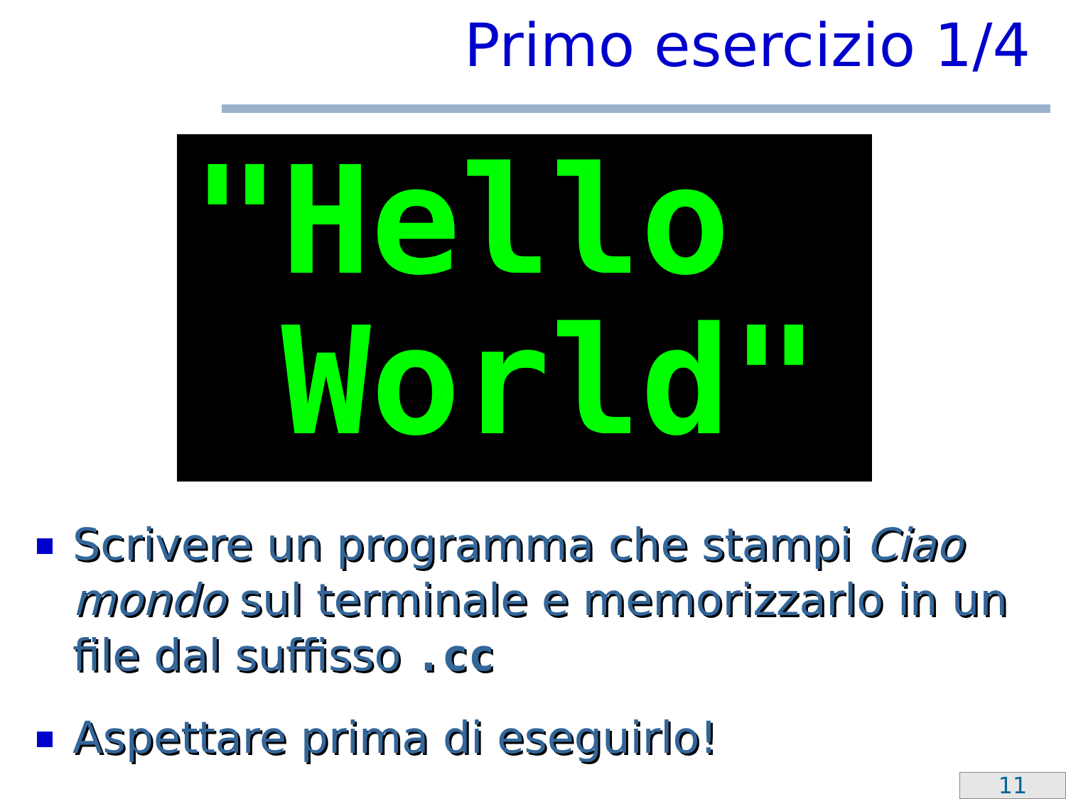Primo esercizio 1/4
"Hello World"
Scrivere un programma che stampi Ciao mondo sul terminale e memorizzarlo in un file dal suffisso .cc
Aspettare prima di eseguirlo!
11